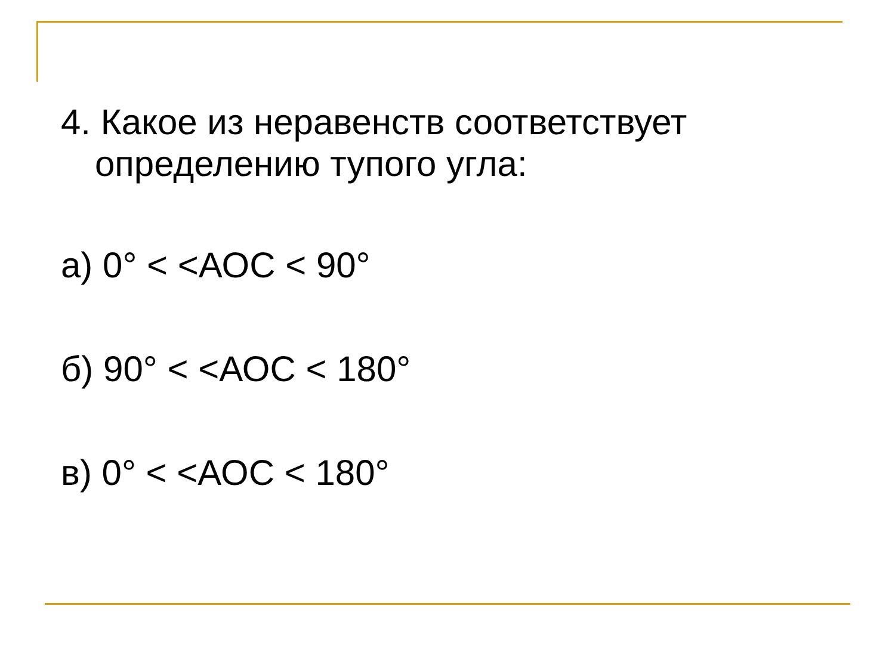4. Какое из неравенств соответствует определению тупого угла:
а) 0° < <АОС < 90°
б) 90° < <АОС < 180°
в) 0° < <АОС < 180°